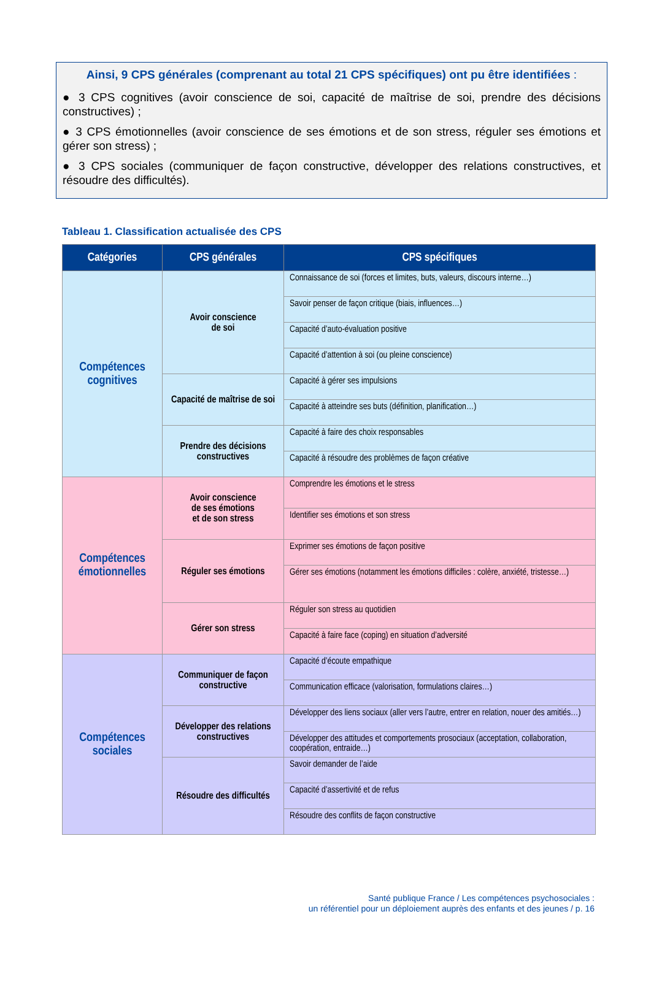Ainsi, 9 CPS générales (comprenant au total 21 CPS spécifiques) ont pu être identifiées :
● 3 CPS cognitives (avoir conscience de soi, capacité de maîtrise de soi, prendre des décisions constructives) ;
● 3 CPS émotionnelles (avoir conscience de ses émotions et de son stress, réguler ses émotions et gérer son stress) ;
● 3 CPS sociales (communiquer de façon constructive, développer des relations constructives, et résoudre des difficultés).
Tableau 1. Classification actualisée des CPS
| Catégories | CPS générales | CPS spécifiques |
| --- | --- | --- |
| Compétences cognitives | Avoir conscience de soi | Connaissance de soi (forces et limites, buts, valeurs, discours interne…) |
| | | Savoir penser de façon critique (biais, influences…) |
| | | Capacité d’auto-évaluation positive |
| | | Capacité d’attention à soi (ou pleine conscience) |
| | Capacité de maîtrise de soi | Capacité à gérer ses impulsions |
| | | Capacité à atteindre ses buts (définition, planification…) |
| | Prendre des décisions constructives | Capacité à faire des choix responsables |
| | | Capacité à résoudre des problèmes de façon créative |
| Compétences émotionnelles | Avoir conscience de ses émotions et de son stress | Comprendre les émotions et le stress |
| | | Identifier ses émotions et son stress |
| | Réguler ses émotions | Exprimer ses émotions de façon positive |
| | | Gérer ses émotions (notamment les émotions difficiles : colère, anxiété, tristesse…) |
| | Gérer son stress | Réguler son stress au quotidien |
| | | Capacité à faire face (coping) en situation d’adversité |
| Compétences sociales | Communiquer de façon constructive | Capacité d’écoute empathique |
| | | Communication efficace (valorisation, formulations claires…) |
| | Développer des relations constructives | Développer des liens sociaux (aller vers l’autre, entrer en relation, nouer des amitiés…) |
| | | Développer des attitudes et comportements prosociaux (acceptation, collaboration, coopération, entraide…) |
| | Résoudre des difficultés | Savoir demander de l’aide |
| | | Capacité d’assertivité et de refus |
| | | Résoudre des conflits de façon constructive |
Santé publique France / Les compétences psychosociales :
un référentiel pour un déploiement auprès des enfants et des jeunes / p. 16